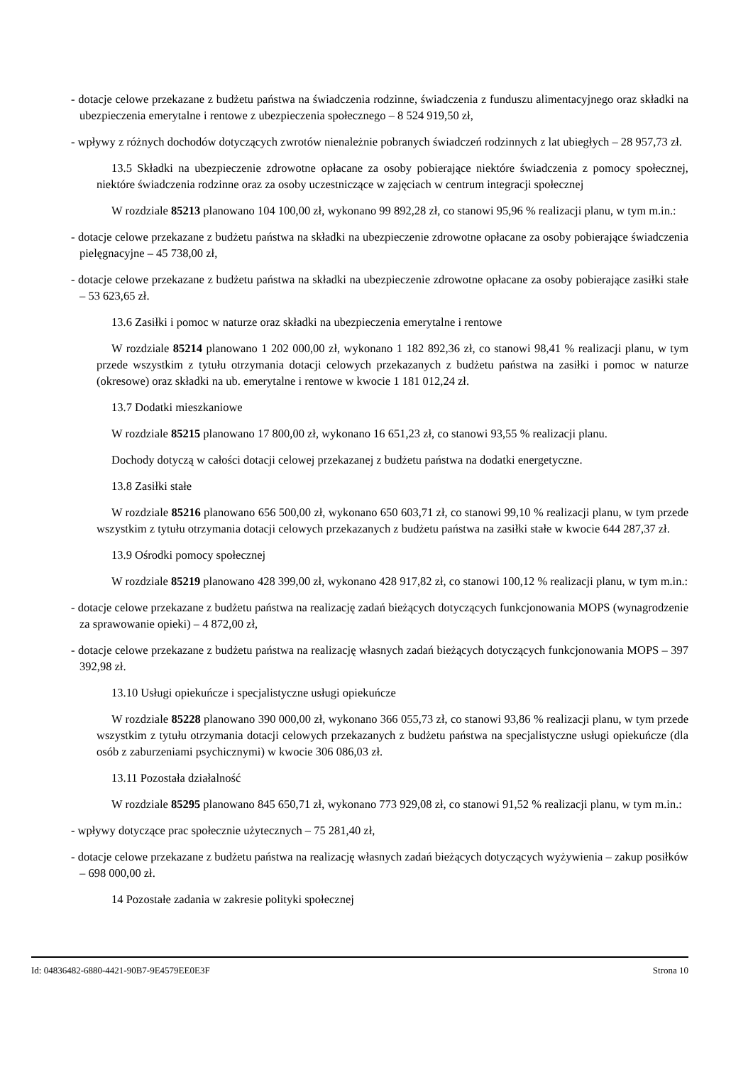- dotacje celowe przekazane z budżetu państwa na świadczenia rodzinne, świadczenia z funduszu alimentacyjnego oraz składki na ubezpieczenia emerytalne i rentowe z ubezpieczenia społecznego – 8 524 919,50 zł,
- wpływy z różnych dochodów dotyczących zwrotów nienależnie pobranych świadczeń rodzinnych z lat ubiegłych – 28 957,73 zł.
13.5 Składki na ubezpieczenie zdrowotne opłacane za osoby pobierające niektóre świadczenia z pomocy społecznej, niektóre świadczenia rodzinne oraz za osoby uczestniczące w zajęciach w centrum integracji społecznej
W rozdziale 85213 planowano 104 100,00 zł, wykonano 99 892,28 zł, co stanowi 95,96 % realizacji planu, w tym m.in.:
- dotacje celowe przekazane z budżetu państwa na składki na ubezpieczenie zdrowotne opłacane za osoby pobierające świadczenia pielęgnacyjne – 45 738,00 zł,
- dotacje celowe przekazane z budżetu państwa na składki na ubezpieczenie zdrowotne opłacane za osoby pobierające zasiłki stałe – 53 623,65 zł.
13.6 Zasiłki i pomoc w naturze oraz składki na ubezpieczenia emerytalne i rentowe
W rozdziale 85214 planowano 1 202 000,00 zł, wykonano 1 182 892,36 zł, co stanowi 98,41 % realizacji planu, w tym przede wszystkim z tytułu otrzymania dotacji celowych przekazanych z budżetu państwa na zasiłki i pomoc w naturze (okresowe) oraz składki na ub. emerytalne i rentowe w kwocie 1 181 012,24 zł.
13.7 Dodatki mieszkaniowe
W rozdziale 85215 planowano 17 800,00 zł, wykonano 16 651,23 zł, co stanowi 93,55 % realizacji planu.
Dochody dotyczą w całości dotacji celowej przekazanej z budżetu państwa na dodatki energetyczne.
13.8 Zasiłki stałe
W rozdziale 85216 planowano 656 500,00 zł, wykonano 650 603,71 zł, co stanowi 99,10 % realizacji planu, w tym przede wszystkim z tytułu otrzymania dotacji celowych przekazanych z budżetu państwa na zasiłki stałe w kwocie 644 287,37 zł.
13.9 Ośrodki pomocy społecznej
W rozdziale 85219 planowano 428 399,00 zł, wykonano 428 917,82 zł, co stanowi 100,12 % realizacji planu, w tym m.in.:
- dotacje celowe przekazane z budżetu państwa na realizację zadań bieżących dotyczących funkcjonowania MOPS (wynagrodzenie za sprawowanie opieki) – 4 872,00 zł,
- dotacje celowe przekazane z budżetu państwa na realizację własnych zadań bieżących dotyczących funkcjonowania MOPS – 397 392,98 zł.
13.10 Usługi opiekuńcze i specjalistyczne usługi opiekuńcze
W rozdziale 85228 planowano 390 000,00 zł, wykonano 366 055,73 zł, co stanowi 93,86 % realizacji planu, w tym przede wszystkim z tytułu otrzymania dotacji celowych przekazanych z budżetu państwa na specjalistyczne usługi opiekuńcze (dla osób z zaburzeniami psychicznymi) w kwocie 306 086,03 zł.
13.11 Pozostała działalność
W rozdziale 85295 planowano 845 650,71 zł, wykonano 773 929,08 zł, co stanowi 91,52 % realizacji planu, w tym m.in.:
- wpływy dotyczące prac społecznie użytecznych – 75 281,40 zł,
- dotacje celowe przekazane z budżetu państwa na realizację własnych zadań bieżących dotyczących wyżywienia – zakup posiłków – 698 000,00 zł.
14 Pozostałe zadania w zakresie polityki społecznej
Id: 04836482-6880-4421-90B7-9E4579EE0E3F Strona 10